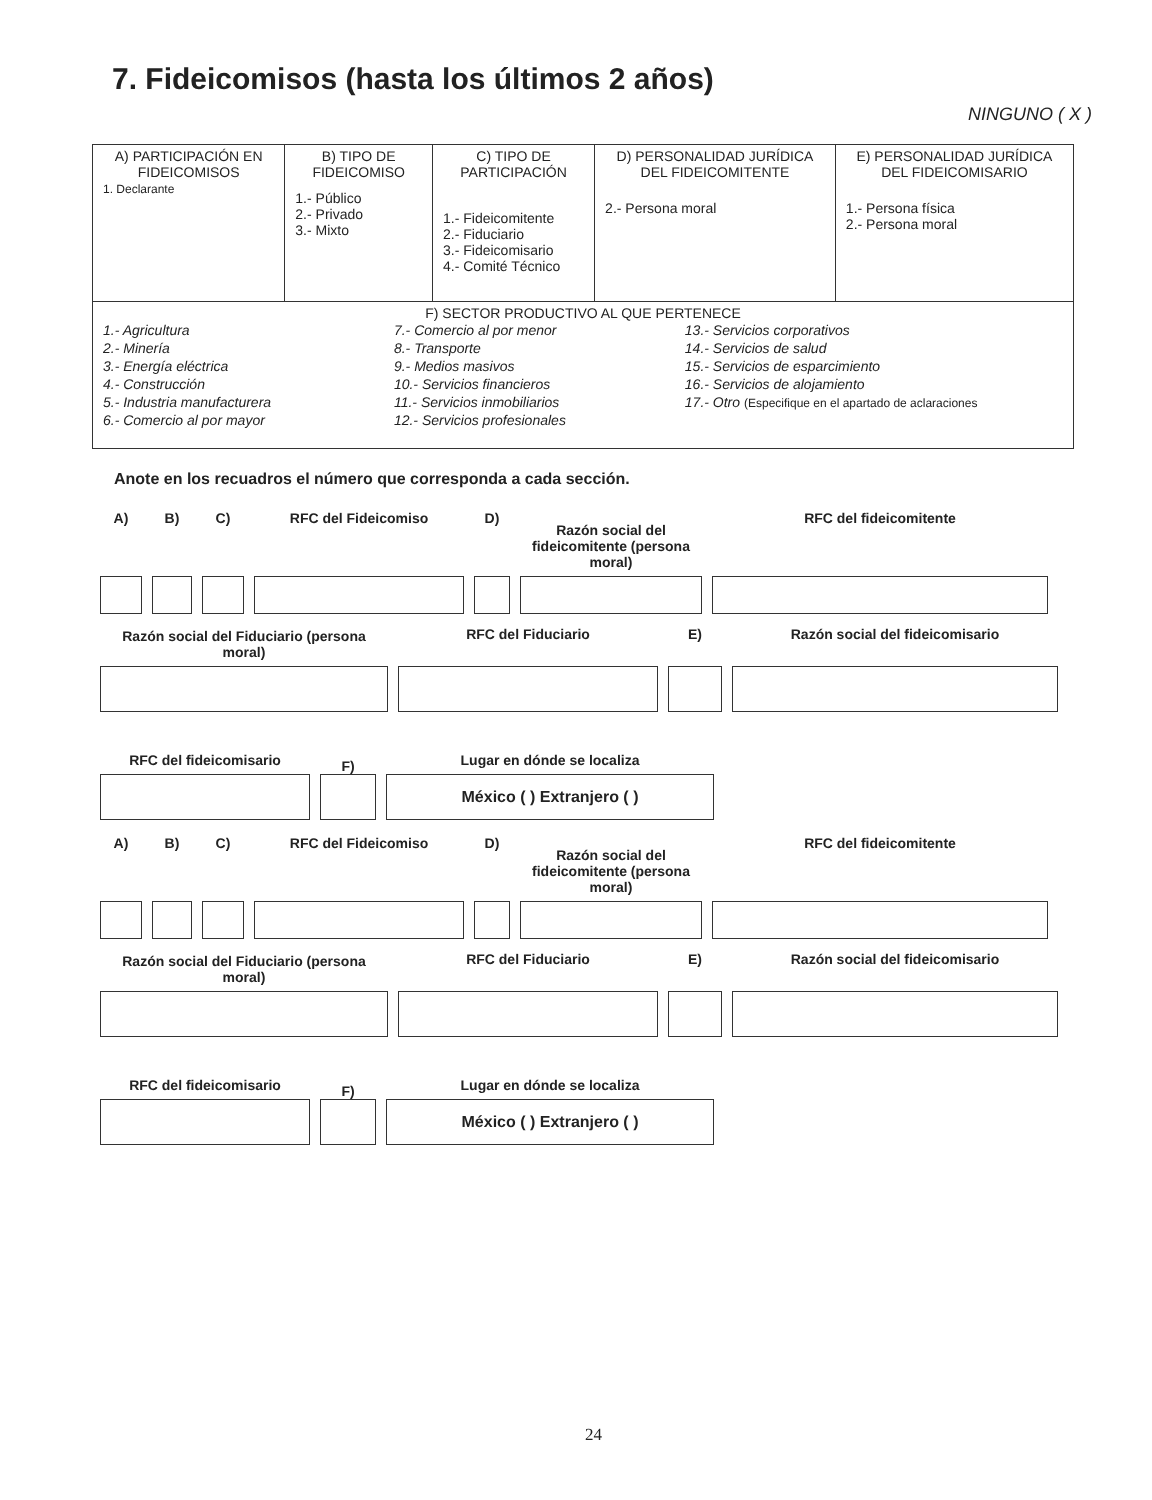7. Fideicomisos (hasta los últimos 2 años)
NINGUNO ( X )
| A) PARTICIPACIÓN EN FIDEICOMISOS 1. Declarante | B) TIPO DE FIDEICOMISO 1.- Público 2.- Privado 3.- Mixto | C) TIPO DE PARTICIPACIÓN 1.- Fideicomitente 2.- Fiduciario 3.- Fideicomisario 4.- Comité Técnico | D) PERSONALIDAD JURÍDICA DEL FIDEICOMITENTE 2.- Persona moral | E) PERSONALIDAD JURÍDICA DEL FIDEICOMISARIO 1.- Persona física 2.- Persona moral |
| --- | --- | --- | --- | --- |
| F) SECTOR PRODUCTIVO AL QUE PERTENECE 1.- Agricultura 2.- Minería 3.- Energía eléctrica 4.- Construcción 5.- Industria manufacturera 6.- Comercio al por mayor 7.- Comercio al por menor 8.- Transporte 9.- Medios masivos 10.- Servicios financieros 11.- Servicios inmobiliarios 12.- Servicios profesionales 13.- Servicios corporativos 14.- Servicios de salud 15.- Servicios de esparcimiento 16.- Servicios de alojamiento 17.- Otro (Especifique en el apartado de aclaraciones | | | | |
Anote en los recuadros el número que corresponda a cada sección.
A)
B)
C)
RFC del Fideicomiso
D)
Razón social del fideicomitente (persona moral)
RFC del fideicomitente
Razón social del Fiduciario (persona moral)
RFC del Fiduciario
E)
Razón social del fideicomisario
RFC del fideicomisario
F)
Lugar en dónde se localiza
México ( ) Extranjero ( )
A)
B)
C)
RFC del Fideicomiso
D)
Razón social del fideicomitente (persona moral)
RFC del fideicomitente
Razón social del Fiduciario (persona moral)
RFC del Fiduciario
E)
Razón social del fideicomisario
RFC del fideicomisario
F)
Lugar en dónde se localiza
México ( ) Extranjero ( )
24